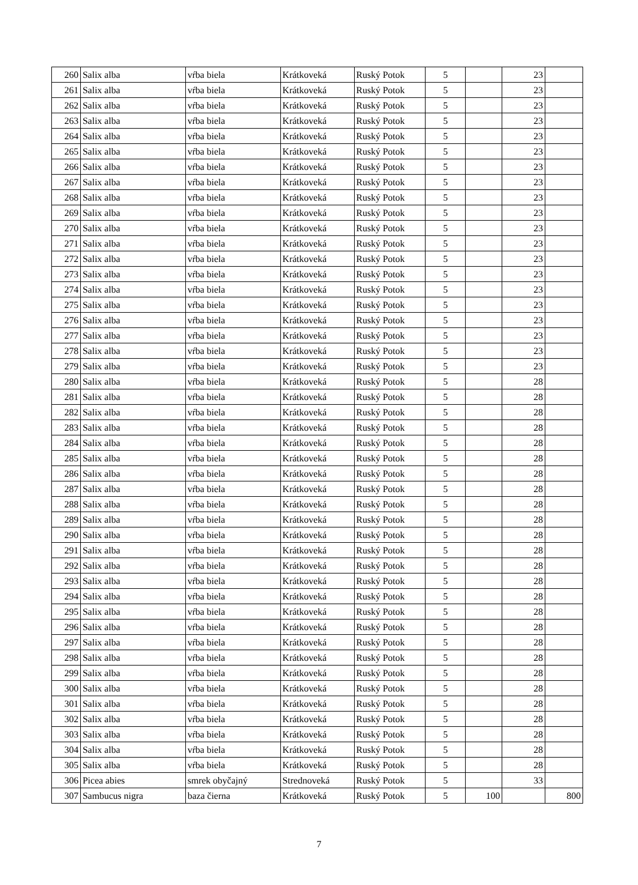| 260 | Salix alba | vŕba biela | Krátkoveká | Ruský Potok | 5 | | 23 | |
| 261 | Salix alba | vŕba biela | Krátkoveká | Ruský Potok | 5 | | 23 | |
| 262 | Salix alba | vŕba biela | Krátkoveká | Ruský Potok | 5 | | 23 | |
| 263 | Salix alba | vŕba biela | Krátkoveká | Ruský Potok | 5 | | 23 | |
| 264 | Salix alba | vŕba biela | Krátkoveká | Ruský Potok | 5 | | 23 | |
| 265 | Salix alba | vŕba biela | Krátkoveká | Ruský Potok | 5 | | 23 | |
| 266 | Salix alba | vŕba biela | Krátkoveká | Ruský Potok | 5 | | 23 | |
| 267 | Salix alba | vŕba biela | Krátkoveká | Ruský Potok | 5 | | 23 | |
| 268 | Salix alba | vŕba biela | Krátkoveká | Ruský Potok | 5 | | 23 | |
| 269 | Salix alba | vŕba biela | Krátkoveká | Ruský Potok | 5 | | 23 | |
| 270 | Salix alba | vŕba biela | Krátkoveká | Ruský Potok | 5 | | 23 | |
| 271 | Salix alba | vŕba biela | Krátkoveká | Ruský Potok | 5 | | 23 | |
| 272 | Salix alba | vŕba biela | Krátkoveká | Ruský Potok | 5 | | 23 | |
| 273 | Salix alba | vŕba biela | Krátkoveká | Ruský Potok | 5 | | 23 | |
| 274 | Salix alba | vŕba biela | Krátkoveká | Ruský Potok | 5 | | 23 | |
| 275 | Salix alba | vŕba biela | Krátkoveká | Ruský Potok | 5 | | 23 | |
| 276 | Salix alba | vŕba biela | Krátkoveká | Ruský Potok | 5 | | 23 | |
| 277 | Salix alba | vŕba biela | Krátkoveká | Ruský Potok | 5 | | 23 | |
| 278 | Salix alba | vŕba biela | Krátkoveká | Ruský Potok | 5 | | 23 | |
| 279 | Salix alba | vŕba biela | Krátkoveká | Ruský Potok | 5 | | 23 | |
| 280 | Salix alba | vŕba biela | Krátkoveká | Ruský Potok | 5 | | 28 | |
| 281 | Salix alba | vŕba biela | Krátkoveká | Ruský Potok | 5 | | 28 | |
| 282 | Salix alba | vŕba biela | Krátkoveká | Ruský Potok | 5 | | 28 | |
| 283 | Salix alba | vŕba biela | Krátkoveká | Ruský Potok | 5 | | 28 | |
| 284 | Salix alba | vŕba biela | Krátkoveká | Ruský Potok | 5 | | 28 | |
| 285 | Salix alba | vŕba biela | Krátkoveká | Ruský Potok | 5 | | 28 | |
| 286 | Salix alba | vŕba biela | Krátkoveká | Ruský Potok | 5 | | 28 | |
| 287 | Salix alba | vŕba biela | Krátkoveká | Ruský Potok | 5 | | 28 | |
| 288 | Salix alba | vŕba biela | Krátkoveká | Ruský Potok | 5 | | 28 | |
| 289 | Salix alba | vŕba biela | Krátkoveká | Ruský Potok | 5 | | 28 | |
| 290 | Salix alba | vŕba biela | Krátkoveká | Ruský Potok | 5 | | 28 | |
| 291 | Salix alba | vŕba biela | Krátkoveká | Ruský Potok | 5 | | 28 | |
| 292 | Salix alba | vŕba biela | Krátkoveká | Ruský Potok | 5 | | 28 | |
| 293 | Salix alba | vŕba biela | Krátkoveká | Ruský Potok | 5 | | 28 | |
| 294 | Salix alba | vŕba biela | Krátkoveká | Ruský Potok | 5 | | 28 | |
| 295 | Salix alba | vŕba biela | Krátkoveká | Ruský Potok | 5 | | 28 | |
| 296 | Salix alba | vŕba biela | Krátkoveká | Ruský Potok | 5 | | 28 | |
| 297 | Salix alba | vŕba biela | Krátkoveká | Ruský Potok | 5 | | 28 | |
| 298 | Salix alba | vŕba biela | Krátkoveká | Ruský Potok | 5 | | 28 | |
| 299 | Salix alba | vŕba biela | Krátkoveká | Ruský Potok | 5 | | 28 | |
| 300 | Salix alba | vŕba biela | Krátkoveká | Ruský Potok | 5 | | 28 | |
| 301 | Salix alba | vŕba biela | Krátkoveká | Ruský Potok | 5 | | 28 | |
| 302 | Salix alba | vŕba biela | Krátkoveká | Ruský Potok | 5 | | 28 | |
| 303 | Salix alba | vŕba biela | Krátkoveká | Ruský Potok | 5 | | 28 | |
| 304 | Salix alba | vŕba biela | Krátkoveká | Ruský Potok | 5 | | 28 | |
| 305 | Salix alba | vŕba biela | Krátkoveká | Ruský Potok | 5 | | 28 | |
| 306 | Picea abies | smrek obyčajný | Strednoveká | Ruský Potok | 5 | | 33 | |
| 307 | Sambucus nigra | baza čierna | Krátkoveká | Ruský Potok | 5 | 100 | | 800 |
7